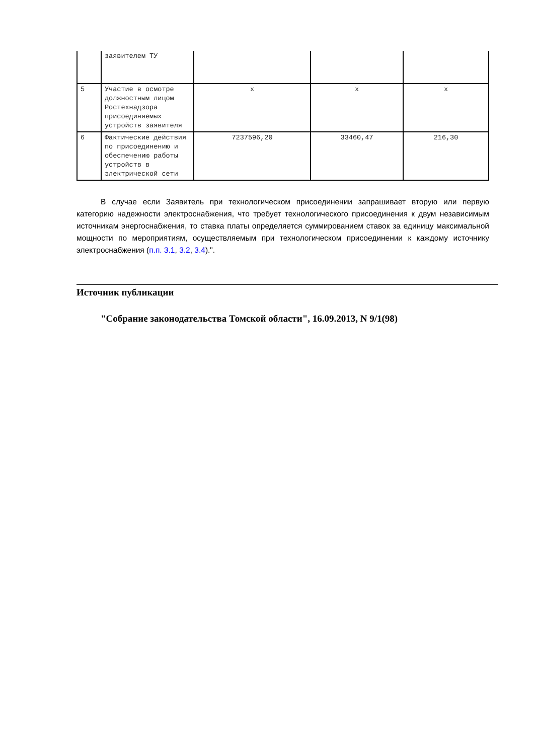| | заявителем ТУ | | | |
| 5 | Участие в осмотре должностным лицом Ростехнадзора присоединяемых устройств заявителя | x | x | x |
| 6 | Фактические действия по присоединению и обеспечению работы устройств в электрической сети | 7237596,20 | 33460,47 | 216,30 |
В случае если Заявитель при технологическом присоединении запрашивает вторую или первую категорию надежности электроснабжения, что требует технологического присоединения к двум независимым источникам энергоснабжения, то ставка платы определяется суммированием ставок за единицу максимальной мощности по мероприятиям, осуществляемым при технологическом присоединении к каждому источнику электроснабжения (п.п. 3.1, 3.2, 3.4).".
Источник публикации
"Собрание законодательства Томской области", 16.09.2013, N 9/1(98)